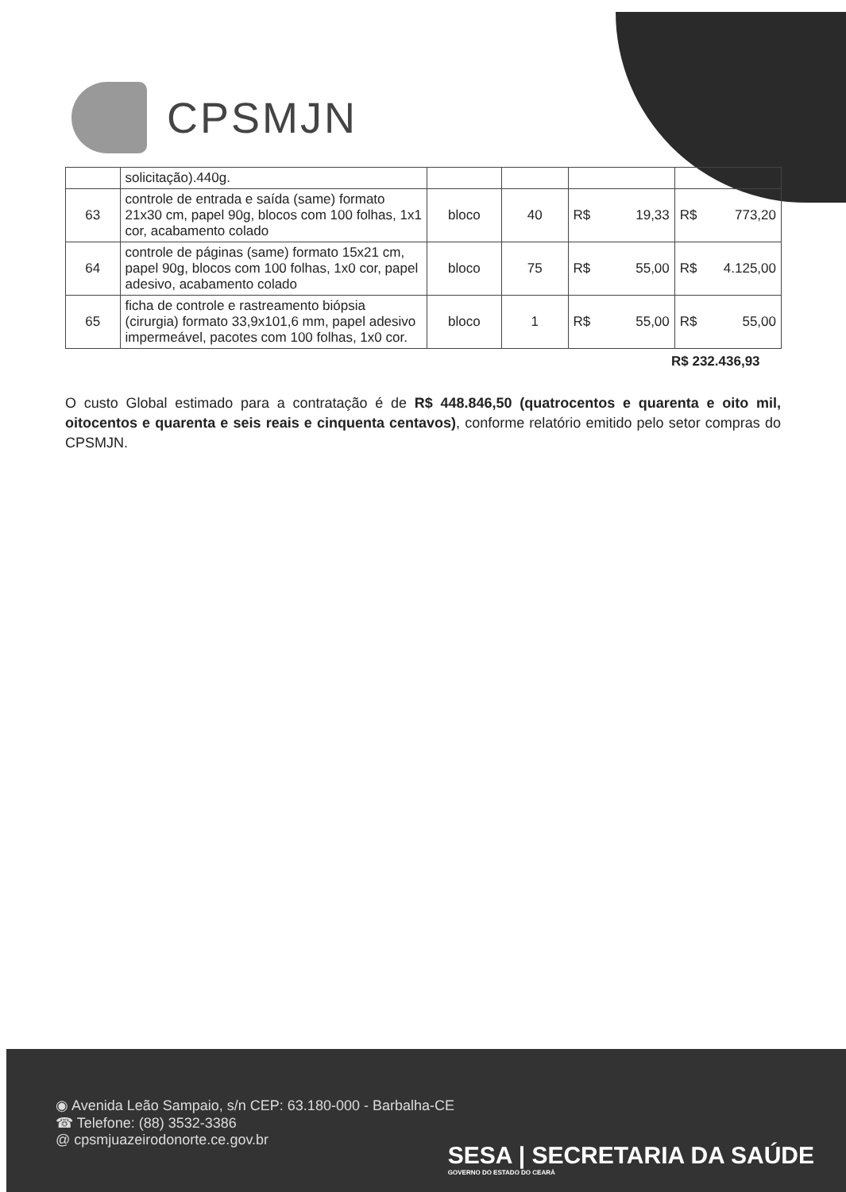CPSMJN
| | solicitação).440g. | | | | |
| 63 | controle de entrada e saída (same) formato 21x30 cm, papel 90g, blocos com 100 folhas, 1x1 cor, acabamento colado | bloco | 40 | R$ 19,33 | R$ 773,20 |
| 64 | controle de páginas (same) formato 15x21 cm, papel 90g, blocos com 100 folhas, 1x0 cor, papel adesivo, acabamento colado | bloco | 75 | R$ 55,00 | R$ 4.125,00 |
| 65 | ficha de controle e rastreamento biópsia (cirurgia) formato 33,9x101,6 mm, papel adesivo impermeável, pacotes com 100 folhas, 1x0 cor. | bloco | 1 | R$ 55,00 | R$ 55,00 |
R$ 232.436,93
O custo Global estimado para a contratação é de R$ 448.846,50 (quatrocentos e quarenta e oito mil, oitocentos e quarenta e seis reais e cinquenta centavos), conforme relatório emitido pelo setor compras do CPSMJN.
◉ Avenida Leão Sampaio, s/n CEP: 63.180-000 - Barbalha-CE
☎ Telefone: (88) 3532-3386
@ cpsmjuazeirodonorte.ce.gov.br
SESA | SECRETARIA DA SAÚDE
GOVERNO DO ESTADO DO CEARÁ